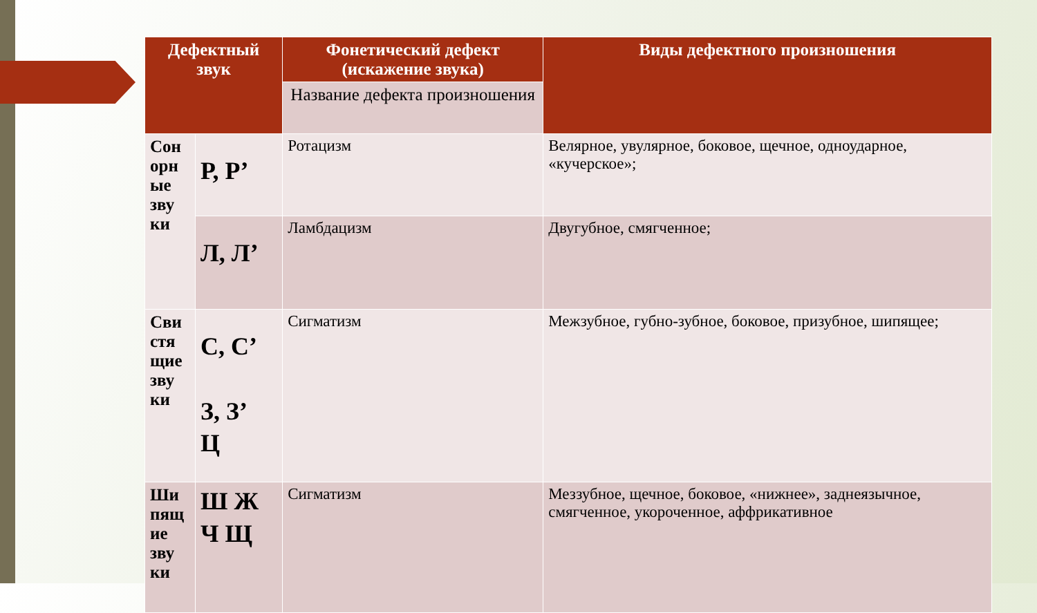| Дефектный звук | | Фонетический дефект (искажение звука) | Виды дефектного произношения |
| --- | --- | --- | --- |
| | | Название дефекта произношения | |
| Сон орн ые зву ки | Р, Р’ | Ротацизм | Велярное, увулярное, боковое, щечное, одноударное, «кучерское»; |
| | Л, Л’ | Ламбдацизм | Двугубное, смягченное; |
| Сви стя щие зву ки | С, С’ З, З’ Ц | Сигматизм | Межзубное, губно-зубное, боковое, призубное, шипящее; |
| Ши пящ ие зву ки | Ш Ж Ч Щ | Сигматизм | Меззубное, щечное, боковое, «нижнее», заднеязычное, смягченное, укороченное, аффрикативное |